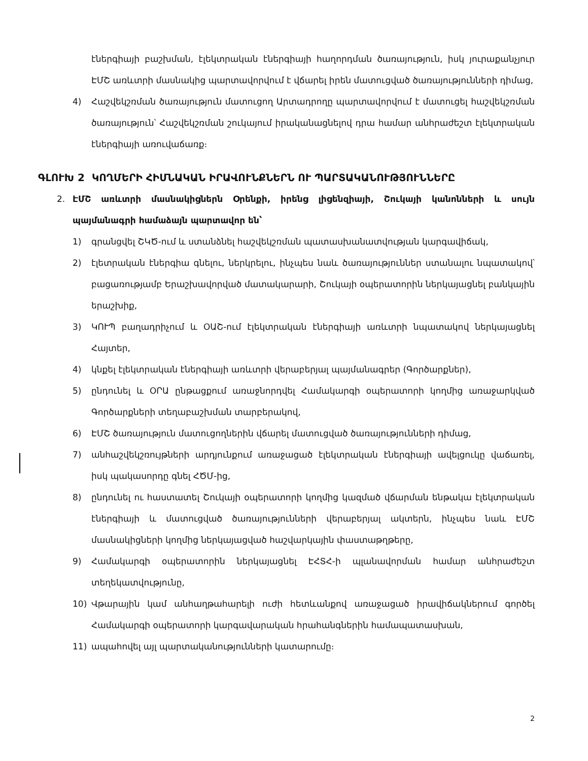էներգիայի բաշխման, էլեկտրական էներգիայի հաղորդման ծառայություն, իսկ յուրաքանչյուր ԷՄՇ առևտրի մասնակից պարտավորվում է վճարել իրեն մատուցված ծառայությունների դիմաց,
4) Հաշվեկշռման ծառայություն մատուցող Արտադրողը պարտավորվում է մատուցել հաշվեկշռման ծառայություն՝ Հաշվեկշռման շուկայում իրականացնելով դրա համար անհրաժեշտ էլեկտրական էներգիայի առուվաճառք։
ԳԼՈՒԽ 2 ԿՈՂՄԵՐԻ ՀԻՄՆԱԿԱՆ ԻՐԱՎՈՒՆՔՆԵՐՆ ՈՒ ՊԱՐՏԱԿԱՆՈՒԹՅՈՒՆՆԵՐԸ
2. ԷՄՇ առևտրի մասնակիցներն Օրենքի, իրենց լիցենզիայի, Շուկայի կանոնների և սույն պայմանագրի համաձայն պարտավոր են՝
1) գրանցվել ՇԿԾ-ում և ստանձնել հաշվեկշռման պատասխանատվության կարգավիճակ,
2) էլետրական էներգիա գնելու, ներկրելու, ինչպես նաև ծառայություններ ստանալու նպատակով՝ բացառությամբ Երաշխավորված մատակարարի, Շուկայի օպերատորին ներկայացնել բանկային երաշխիք,
3) ԿՈՒՊ բաղադրիչում և ՕԱՇ-ում էլեկտրական էներգիայի առևտրի նպատակով ներկայացնել Հայտեր,
4) կնքել էլեկտրական էներգիայի առևտրի վերաբերյալ պայմանագրեր (Գործարքներ),
5) ընդունել և ՕՐԱ ընթացքում առաջնորդվել Համակարգի օպերատորի կողմից առաջարկված Գործարքների տեղաբաշխման տարբերակով,
6) ԷՄՇ ծառայություն մատուցողներին վճարել մատուցված ծառայությունների դիմաց,
7) անհաշվեկշռույթների արդյունքում առաջացած էլեկտրական էներգիայի ավելցուկը վաճառել, իսկ պակասորդը գնել ՀԾՄ-ից,
8) ընդունել ու հաստատել Շուկայի օպերատորի կողմից կազմած վճարման ենթակա էլեկտրական էներգիայի և մատուցված ծառայությունների վերաբերյալ ակտերն, ինչպես նաև ԷՄՇ մասնակիցների կողմից ներկայացված հաշվարկային փաստաթղթերը,
9) Համակարգի օպերատորին ներկայացնել ԷՀՏՀ-ի պլանավորման համար անհրաժեշտ տեղեկատվությունը,
10) Վթարային կամ անհաղթահարելի ուժի հետևանքով առաջացած իրավիճակներում գործել Համակարգի օպերատորի կարգավարական հրահանգներին համապատասխան,
11) ապահովել այլ պարտականությունների կատարումը։
2